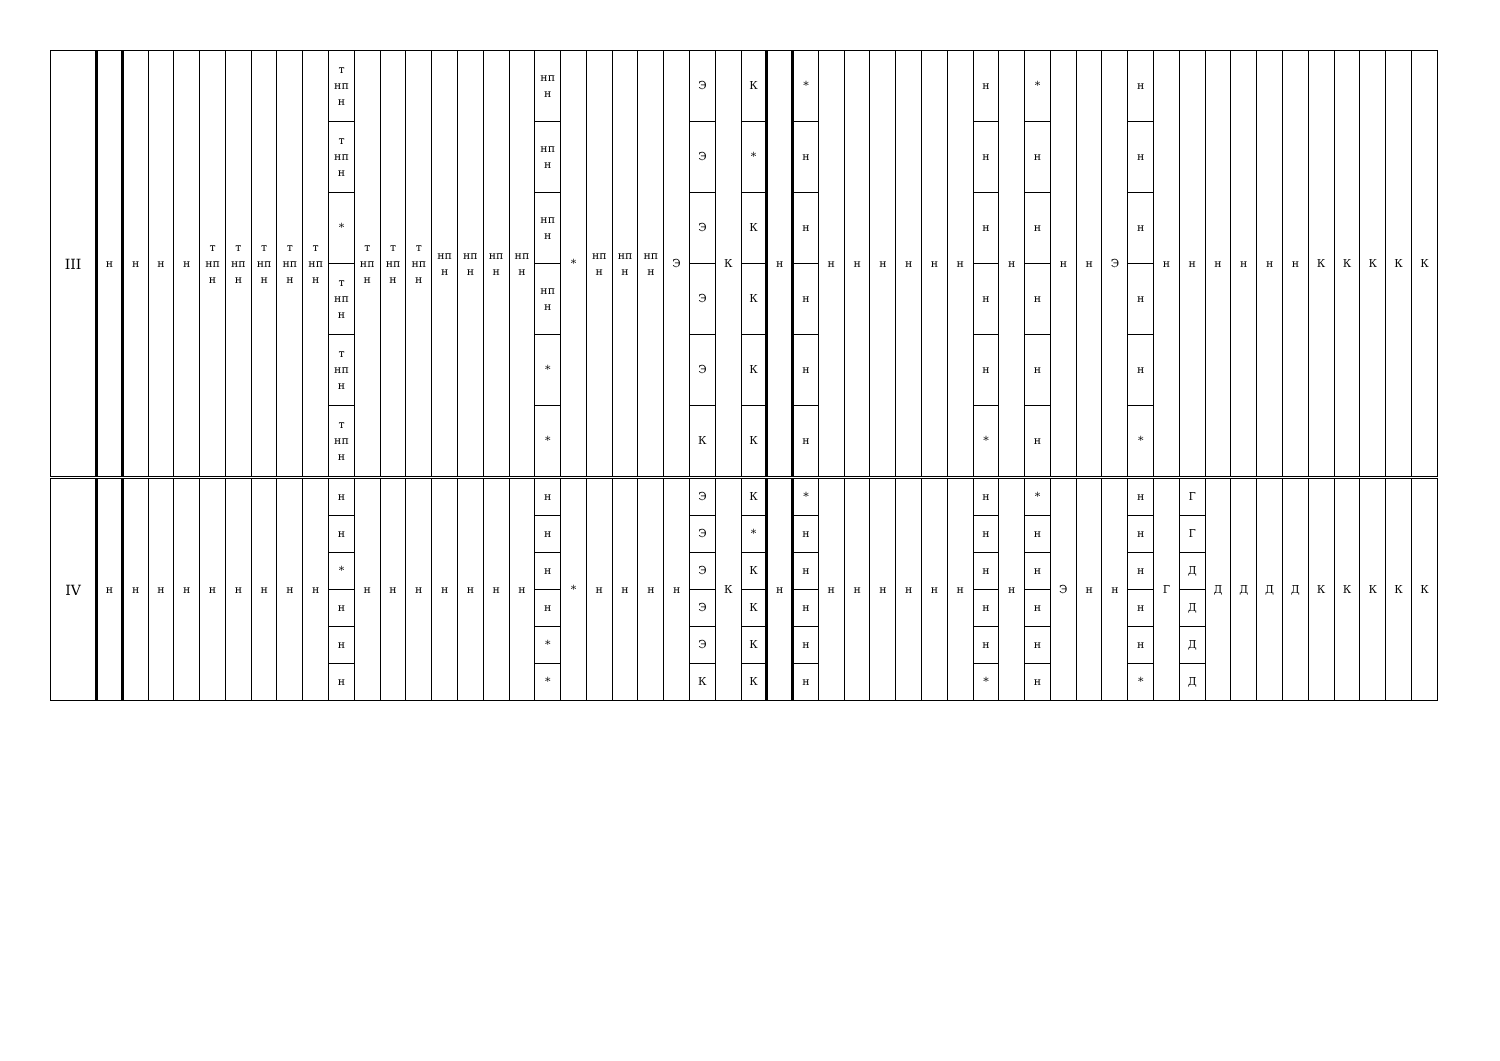| III | н | н | н | н | т нп н | т нп н | т нп н | т нп н | т нп н | т нп н | т нп н | т нп н | т нп н | нп н | нп н | нп н | нп н | нп н | * | нп н | нп н | нп н | Э | Э | К | К | н | * | н | н | н | н | н | н | н | н | * | н | н | Э | н | н | н | н | н | н | н | К | К | К | К | К |
| | | | | | | | | | | т нп н | | | | | | | | нп н | | | | | | Э | | * | | н | | | | | | | н | | н | | | | н | | | | | | | | | | | |
| | | | | | | | | | | * | | | | | | | | нп н | | | | | | Э | | К | | н | | | | | | | н | | н | | | | н | | | | | | | | | | | |
| | | | | | | | | | | т нп н | | | | | | | | нп н | | | | | | Э | | К | | н | | | | | | | н | | н | | | | н | | | | | | | | | | | |
| | | | | | | | | | | т нп н | | | | | | | | * | | | | | | Э | | К | | н | | | | | | | н | | н | | | | н | | | | | | | | | | | |
| | | | | | | | | | | т нп н | | | | | | | | * | | | | | | К | | К | | н | | | | | | | * | | н | | | | * | | | | | | | | | | | |
| IV | н | н | н | н | н | н | н | н | н | н | н | н | н | н | н | н | н | н | * | н | н | н | н | Э | К | К | н | * | н | н | н | н | н | н | н | н | * | Э | н | н | н | Г | Г | Д | Д | Д | Д | К | К | К | К | К |
| | | | | | | | | | | н | | | | | | | | н | | | | | | Э | | * | | н | | | | | | | н | | н | | | | н | | Г | | | | | | | | | |
| | | | | | | | | | | * | | | | | | | | н | | | | | | Э | | К | | н | | | | | | | н | | н | | | | н | | Д | | | | | | | | | |
| | | | | | | | | | | н | | | | | | | | н | | | | | | Э | | К | | н | | | | | | | н | | н | | | | н | | Д | | | | | | | | | |
| | | | | | | | | | | н | | | | | | | | * | | | | | | Э | | К | | н | | | | | | | н | | н | | | | н | | Д | | | | | | | | | |
| | | | | | | | | | | н | | | | | | | | * | | | | | | К | | К | | н | | | | | | | * | | н | | | | * | | Д | | | | | | | | | |